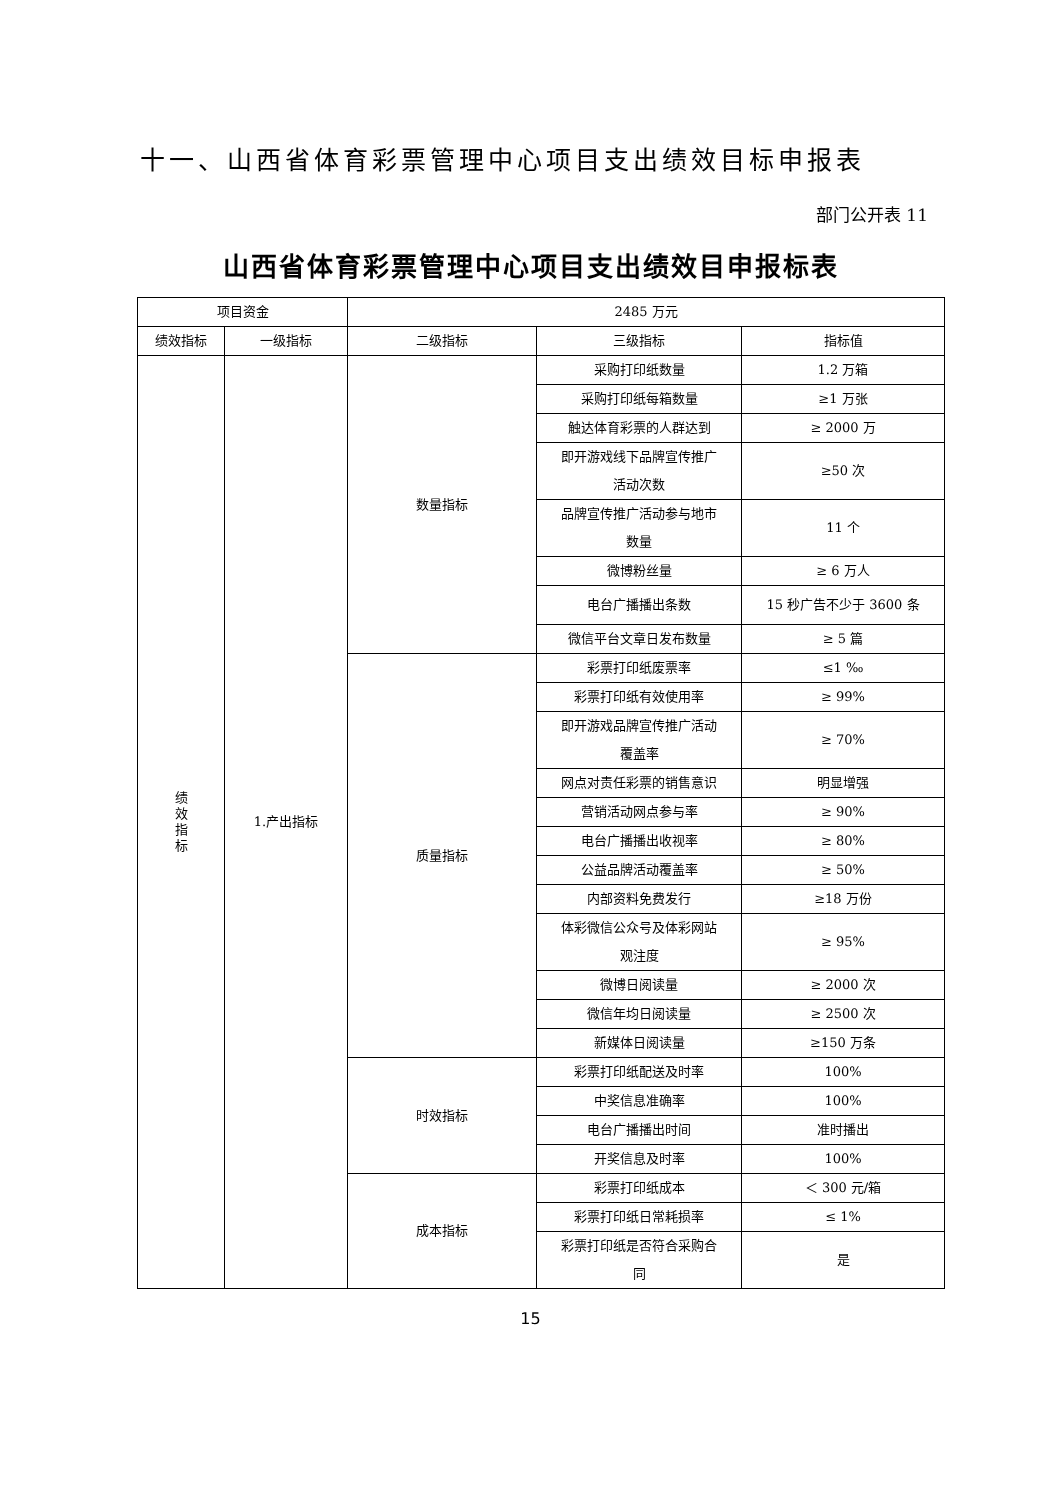十一、山西省体育彩票管理中心项目支出绩效目标申报表
部门公开表 11
山西省体育彩票管理中心项目支出绩效目申报标表
| 项目资金 | | 2485 万元 | | |
| 绩效指标 | 一级指标 | 二级指标 | 三级指标 | 指标值 |
| 绩 效 指 标 | 1.产出指标 | 数量指标 | 采购打印纸数量 | 1.2 万箱 |
| | | | 采购打印纸每箱数量 | ≥1 万张 |
| | | | 触达体育彩票的人群达到 | ≥ 2000 万 |
| | | | 即开游戏线下品牌宣传推广 活动次数 | ≥50 次 |
| | | | 品牌宣传推广活动参与地市 数量 | 11 个 |
| | | | 微博粉丝量 | ≥ 6 万人 |
| | | | 电台广播播出条数 | 15 秒广告不少于 3600 条 |
| | | | 微信平台文章日发布数量 | ≥ 5 篇 |
| | | 质量指标 | 彩票打印纸废票率 | ≤1 ‰ |
| | | | 彩票打印纸有效使用率 | ≥ 99% |
| | | | 即开游戏品牌宣传推广活动 覆盖率 | ≥ 70% |
| | | | 网点对责任彩票的销售意识 | 明显增强 |
| | | | 营销活动网点参与率 | ≥ 90% |
| | | | 电台广播播出收视率 | ≥ 80% |
| | | | 公益品牌活动覆盖率 | ≥ 50% |
| | | | 内部资料免费发行 | ≥18 万份 |
| | | | 体彩微信公众号及体彩网站 观注度 | ≥ 95% |
| | | | 微博日阅读量 | ≥ 2000 次 |
| | | | 微信年均日阅读量 | ≥ 2500 次 |
| | | | 新媒体日阅读量 | ≥150 万条 |
| | | 时效指标 | 彩票打印纸配送及时率 | 100% |
| | | | 中奖信息准确率 | 100% |
| | | | 电台广播播出时间 | 准时播出 |
| | | | 开奖信息及时率 | 100% |
| | | 成本指标 | 彩票打印纸成本 | ＜ 300 元/箱 |
| | | | 彩票打印纸日常耗损率 | ≤ 1% |
| | | | 彩票打印纸是否符合采购合 同 | 是 |
15